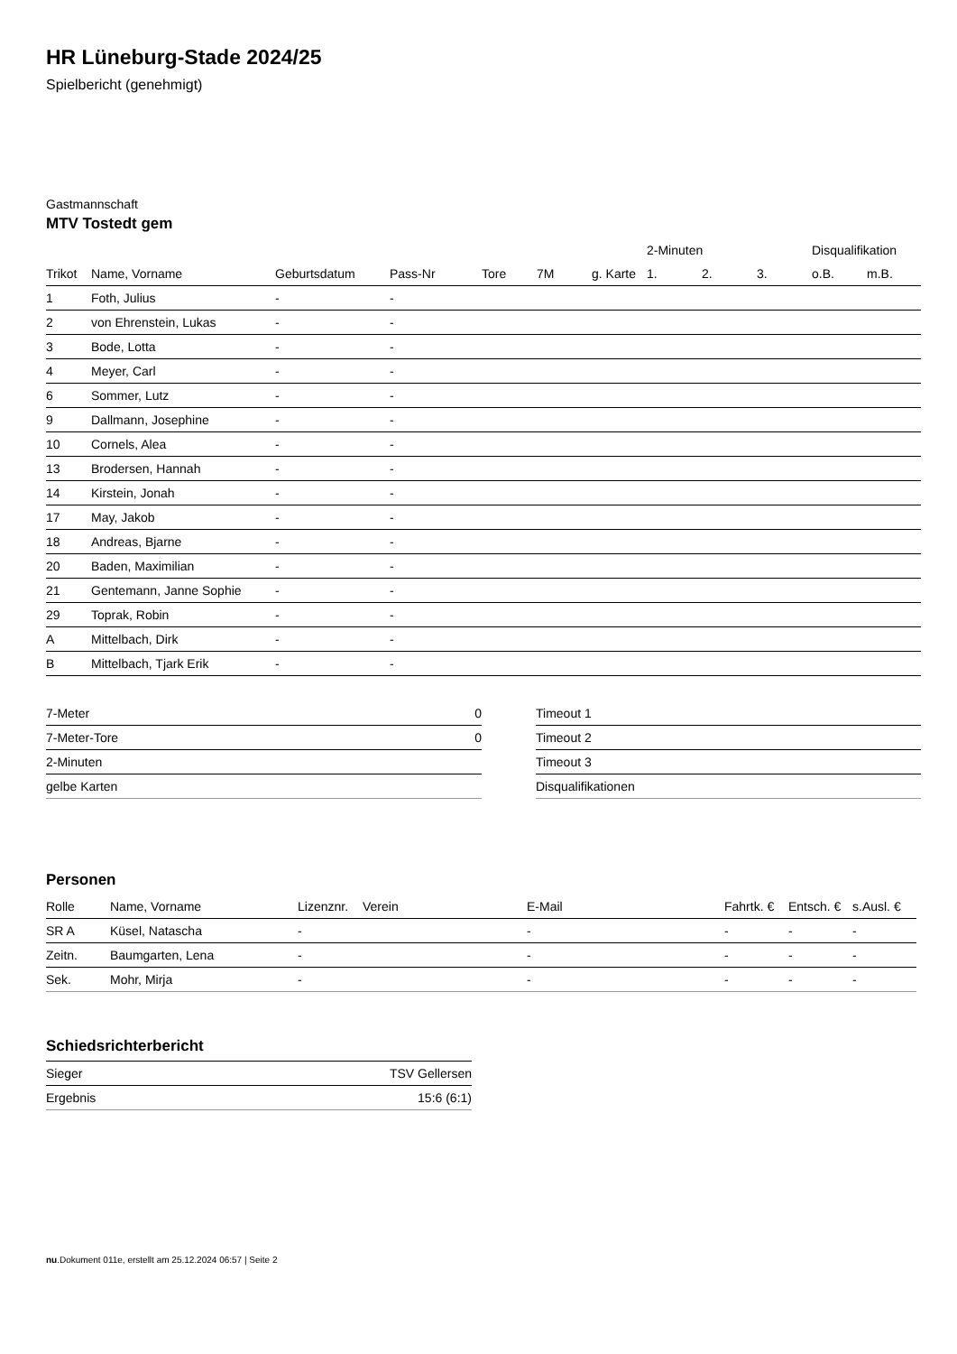HR Lüneburg-Stade 2024/25
Spielbericht (genehmigt)
Gastmannschaft
MTV Tostedt gem
| | | | | | | | 2-Minuten | | | Disqualifikation | |
| --- | --- | --- | --- | --- | --- | --- | --- | --- | --- | --- | --- |
| Trikot | Name, Vorname | Geburtsdatum | Pass-Nr | Tore | 7M | g. Karte | 1. | 2. | 3. | o.B. | m.B. |
| 1 | Foth, Julius | - | - | | | | | | | | |
| 2 | von Ehrenstein, Lukas | - | - | | | | | | | | |
| 3 | Bode, Lotta | - | - | | | | | | | | |
| 4 | Meyer, Carl | - | - | | | | | | | | |
| 6 | Sommer, Lutz | - | - | | | | | | | | |
| 9 | Dallmann, Josephine | - | - | | | | | | | | |
| 10 | Cornels, Alea | - | - | | | | | | | | |
| 13 | Brodersen, Hannah | - | - | | | | | | | | |
| 14 | Kirstein, Jonah | - | - | | | | | | | | |
| 17 | May, Jakob | - | - | | | | | | | | |
| 18 | Andreas, Bjarne | - | - | | | | | | | | |
| 20 | Baden, Maximilian | - | - | | | | | | | | |
| 21 | Gentemann, Janne Sophie | - | - | | | | | | | | |
| 29 | Toprak, Robin | - | - | | | | | | | | |
| A | Mittelbach, Dirk | - | - | | | | | | | | |
| B | Mittelbach, Tjark Erik | - | - | | | | | | | | |
| 7-Meter | 0 |
| 7-Meter-Tore | 0 |
| 2-Minuten | |
| gelbe Karten | |
| Timeout 1 |
| Timeout 2 |
| Timeout 3 |
| Disqualifikationen |
Personen
| Rolle | Name, Vorname | Lizenznr. | Verein | E-Mail | Fahrtk. € | Entsch. € | s.Ausl. € |
| --- | --- | --- | --- | --- | --- | --- | --- |
| SR A | Küsel, Natascha | - | | - | - | - | - |
| Zeitn. | Baumgarten, Lena | - | | - | - | - | - |
| Sek. | Mohr, Mirja | - | | - | - | - | - |
Schiedsrichterbericht
| Sieger | TSV Gellersen |
| Ergebnis | 15:6 (6:1) |
nu.Dokument 011e, erstellt am 25.12.2024 06:57 | Seite 2